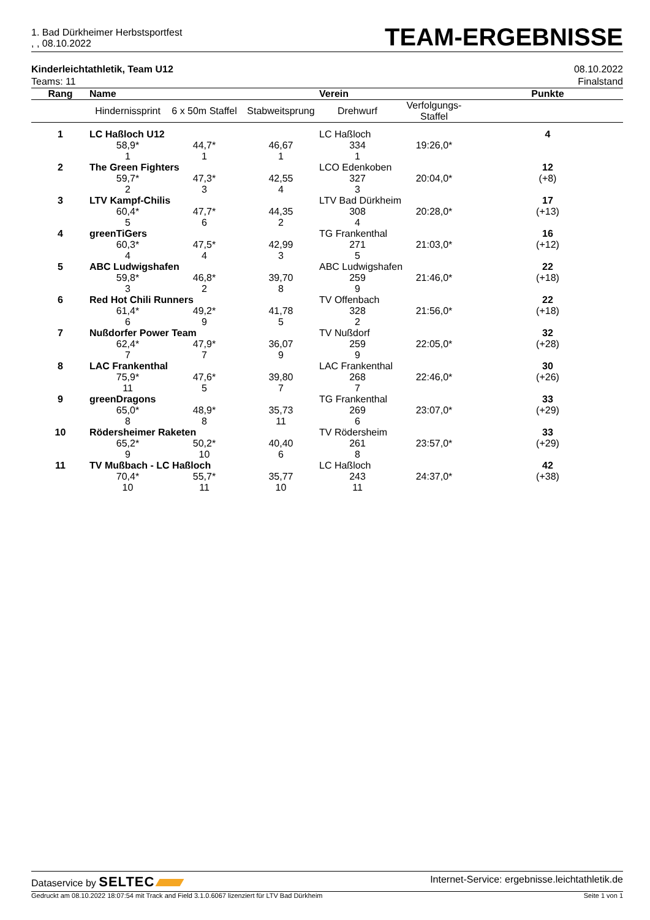1. Bad Dürkheimer Herbstsportfest
, , 08.10.2022
TEAM-ERGEBNISSE
Kinderleichtathletik, Team U12
Teams: 11
08.10.2022
Finalstand
| Rang | Name | | | Verein | | Punkte |
| --- | --- | --- | --- | --- | --- | --- |
| | Hindernissprint | 6 x 50m Staffel | Stabweitsprung | Drehwurf | Verfolgungs- Staffel | |
| 1 | LC Haßloch U12 | | | LC Haßloch | | 4 |
| | 58,9* | 44,7* | 46,67 | 334 | 19:26,0* | |
| | 1 | 1 | 1 | 1 | | |
| 2 | The Green Fighters | | | LCO Edenkoben | | 12 |
| | 59,7* | 47,3* | 42,55 | 327 | 20:04,0* | (+8) |
| | 2 | 3 | 4 | 3 | | |
| 3 | LTV Kampf-Chilis | | | LTV Bad Dürkheim | | 17 |
| | 60,4* | 47,7* | 44,35 | 308 | 20:28,0* | (+13) |
| | 5 | 6 | 2 | 4 | | |
| 4 | greenTiGers | | | TG Frankenthal | | 16 |
| | 60,3* | 47,5* | 42,99 | 271 | 21:03,0* | (+12) |
| | 4 | 4 | 3 | 5 | | |
| 5 | ABC Ludwigshafen | | | ABC Ludwigshafen | | 22 |
| | 59,8* | 46,8* | 39,70 | 259 | 21:46,0* | (+18) |
| | 3 | 2 | 8 | 9 | | |
| 6 | Red Hot Chili Runners | | | TV Offenbach | | 22 |
| | 61,4* | 49,2* | 41,78 | 328 | 21:56,0* | (+18) |
| | 6 | 9 | 5 | 2 | | |
| 7 | Nußdorfer Power Team | | | TV Nußdorf | | 32 |
| | 62,4* | 47,9* | 36,07 | 259 | 22:05,0* | (+28) |
| | 7 | 7 | 9 | 9 | | |
| 8 | LAC Frankenthal | | | LAC Frankenthal | | 30 |
| | 75,9* | 47,6* | 39,80 | 268 | 22:46,0* | (+26) |
| | 11 | 5 | 7 | 7 | | |
| 9 | greenDragons | | | TG Frankenthal | | 33 |
| | 65,0* | 48,9* | 35,73 | 269 | 23:07,0* | (+29) |
| | 8 | 8 | 11 | 6 | | |
| 10 | Rödersheimer Raketen | | | TV Rödersheim | | 33 |
| | 65,2* | 50,2* | 40,40 | 261 | 23:57,0* | (+29) |
| | 9 | 10 | 6 | 8 | | |
| 11 | TV Mußbach - LC Haßloch | | | LC Haßloch | | 42 |
| | 70,4* | 55,7* | 35,77 | 243 | 24:37,0* | (+38) |
| | 10 | 11 | 10 | 11 | | |
Dataservice by SELTEC
Internet-Service: ergebnisse.leichtathletik.de
Gedruckt am 08.10.2022 18:07:54 mit Track and Field 3.1.0.6067 lizenziert für LTV Bad Dürkheim
Seite 1 von 1